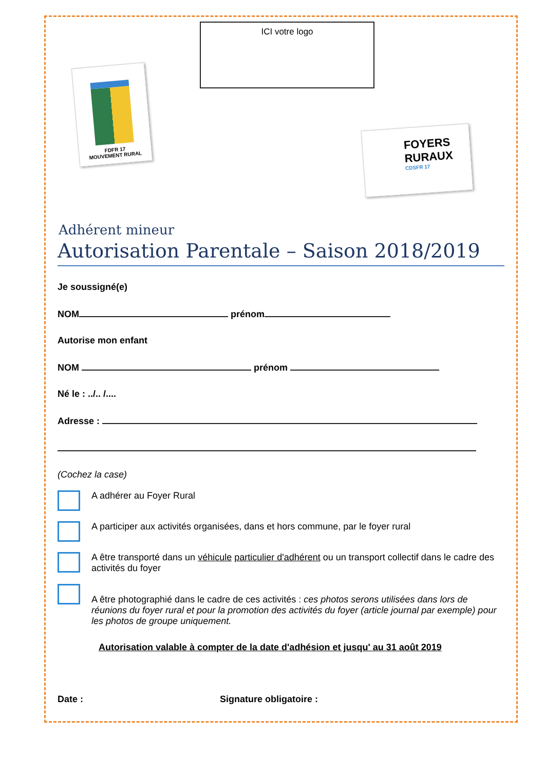FDFR 17
MOUVEMENT RURAL
ICI votre logo
FOYERS
RURAUX
CDSFR 17
Adhérent mineur
Autorisation Parentale – Saison 2018/2019
Je soussigné(e)
NOM prénom
Autorise mon enfant
NOM prénom
Né le : ../.. /....
Adresse :
(Cochez la case)
A adhérer au Foyer Rural
A participer aux activités organisées, dans et hors commune, par le foyer rural
A être transporté dans un véhicule particulier d'adhérent ou un transport collectif dans le cadre des activités du foyer
A être photographié dans le cadre de ces activités : ces photos serons utilisées dans lors de réunions du foyer rural et pour la promotion des activités du foyer (article journal par exemple) pour les photos de groupe uniquement.
Autorisation valable à compter de la date d'adhésion et jusqu' au 31 août 2019
Date : Signature obligatoire :